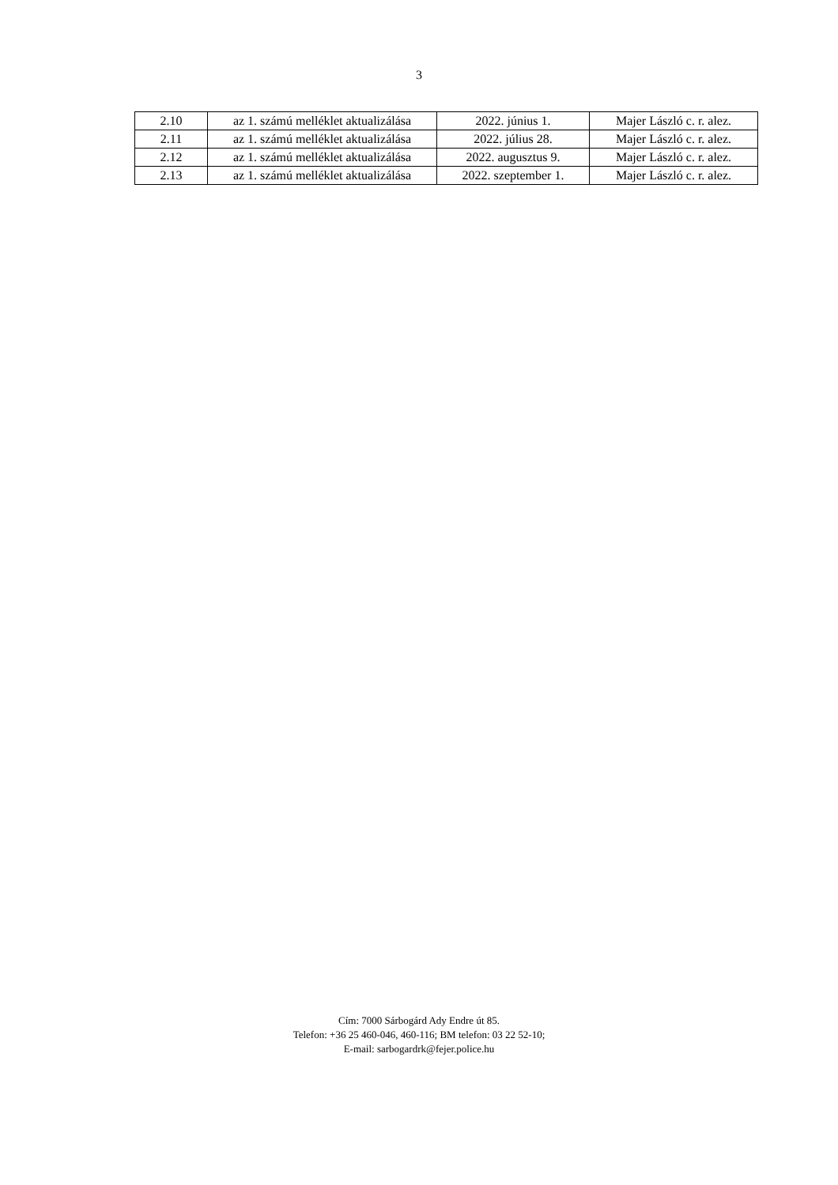3
| 2.10 | az 1. számú melléklet aktualizálása | 2022. június 1. | Majer László c. r. alez. |
| 2.11 | az 1. számú melléklet aktualizálása | 2022. július 28. | Majer László c. r. alez. |
| 2.12 | az 1. számú melléklet aktualizálása | 2022. augusztus 9. | Majer László c. r. alez. |
| 2.13 | az 1. számú melléklet aktualizálása | 2022. szeptember 1. | Majer László c. r. alez. |
Cím: 7000 Sárbogárd Ady Endre út 85.
Telefon: +36 25 460-046, 460-116; BM telefon: 03 22 52-10;
E-mail: sarbogardrk@fejer.police.hu